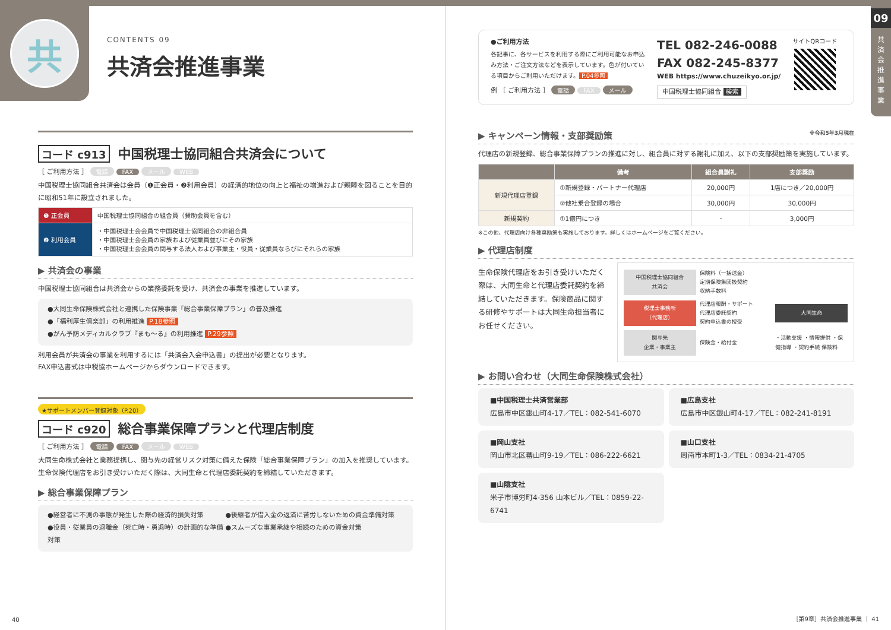共
CONTENTS 09
共済会推進事業
コード c913 中国税理士協同組合共済会について
［ ご利用方法 ］ 電話 FAX メール WEB
中国税理士協同組合共済会は会員（❶正会員・❷利用会員）の経済的地位の向上と福祉の増進および親睦を図ることを目的に昭和51年に設立されました。
| ❶ 正会員 | 中国税理士協同組合の組合員（賛助会員を含む） |
| ❷ 利用会員 | ・中国税理士会会員で中国税理士協同組合の非組合員 ・中国税理士会会員の家族および従業員並びにその家族 ・中国税理士会会員の関与する法人および事業主・役員・従業員ならびにそれらの家族 |
▶ 共済会の事業
中国税理士協同組合は共済会からの業務委託を受け、共済会の事業を推進しています。
●大同生命保険株式会社と連携した保険事業「総合事業保障プラン」の普及推進
●「福利厚生倶楽部」の利用推進 P.18参照
●がん予防メディカルクラブ『まも～る』の利用推進 P.29参照
利用会員が共済会の事業を利用するには「共済会入会申込書」の提出が必要となります。
FAX申込書式は中税協ホームページからダウンロードできます。
★サポートメンバー登録対象（P.20）
コード c920 総合事業保障プランと代理店制度
［ ご利用方法 ］ 電話 FAX メール WEB
大同生命株式会社と業務提携し、関与先の経営リスク対策に備えた保険「総合事業保障プラン」の加入を推奨しています。生命保険代理店をお引き受けいただく際は、大同生命と代理店委託契約を締結していただきます。
▶ 総合事業保障プラン
●経営者に不測の事態が発生した際の経済的損失対策 ●後継者が借入金の返済に苦労しないための資金準備対策 ●役員・従業員の退職金（死亡時・勇退時）の計画的な準備対策 ●スムーズな事業承継や相続のための資金対策
40
●ご利用方法
各記事に、各サービスを利用する際にご利用可能なお申込み方法・ご注文方法などを表示しています。色が付いている項目からご利用いただけます。 P.04参照
例 ［ ご利用方法 ］ 電話 FAX メール
TEL 082-246-0088
FAX 082-245-8377
WEB https://www.chuzeikyo.or.jp/
中国税理士協同組合 検索
サイトQRコード
▶ キャンペーン情報・支部奨励策 ※令和5年3月現在
代理店の新規登録、総合事業保障プランの推進に対し、組合員に対する謝礼に加え、以下の支部奨励策を実施しています。
| | 備考 | 組合員謝礼 | 支部奨励 |
| --- | --- | --- | --- |
| 新規代理店登録 | ①新規登録・パートナー代理店 | 20,000円 | 1店につき／20,000円 |
| | ②他社乗合登録の場合 | 30,000円 | 30,000円 |
| 新規契約 | ①1億円につき | - | 3,000円 |
※この他、代理店向け各種奨励策も実施しております。詳しくはホームページをご覧ください。
▶ 代理店制度
生命保険代理店をお引き受けいただく際は、大同生命と代理店委託契約を締結していただきます。保険商品に関する研修やサポートは大同生命担当者にお任せください。
中国税理士協同組合
共済会
保険料（一括送金）
定期保険集団扱契約
収納手数料
税理士事務所
（代理店）
代理店報酬・サポート
代理店委託契約
契約申込書の授受
大同生命
関与先
企業・事業主
保険金・給付金
・活動支援 ・情報提供 ・保健指導 ・契約手続 保険料
▶ お問い合わせ（大同生命保険株式会社）
■中国税理士共済営業部
広島市中区銀山町4-17／TEL：082-541-6070
■広島支社
広島市中区銀山町4-17／TEL：082-241-8191
■岡山支社
岡山市北区蕃山町9-19／TEL：086-222-6621
■山口支社
周南市本町1-3／TEL：0834-21-4705
■山陰支社
米子市博労町4-356 山本ビル／TEL：0859-22-6741
09
共
済
会
推
進
事
業
［第9章］共済会推進事業 ｜ 41